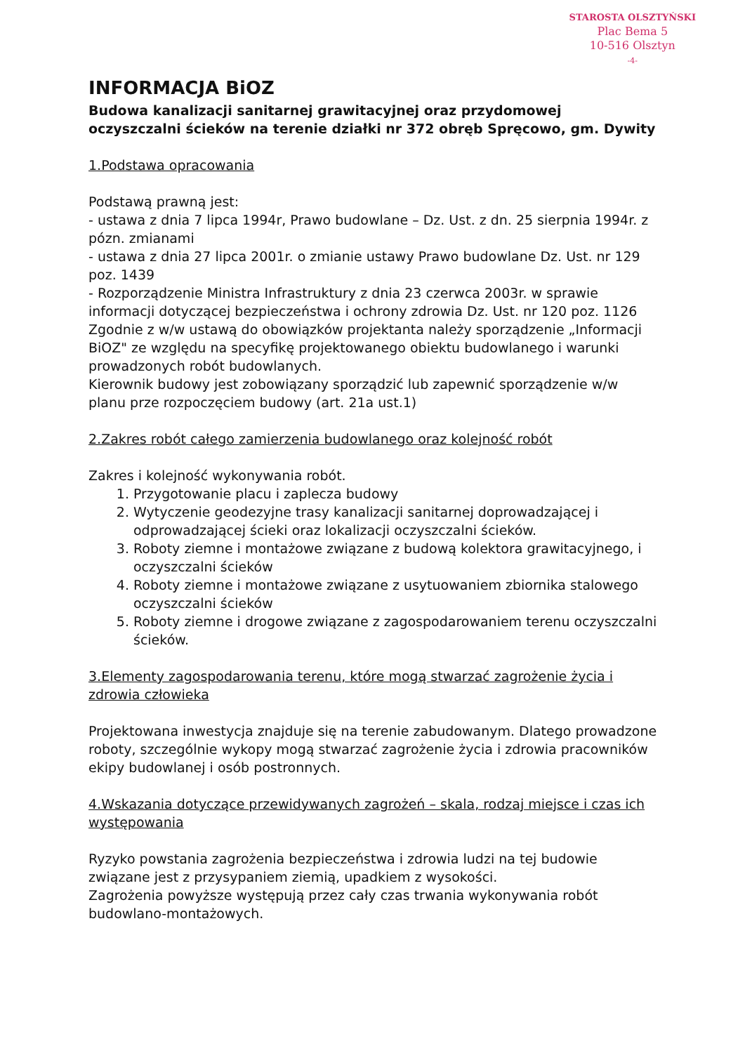STAROSTA OLSZTYŃSKI
Plac Bema 5
10-516 Olsztyn
-4-
INFORMACJA BiOZ
Budowa kanalizacji sanitarnej grawitacyjnej oraz przydomowej oczyszczalni ścieków na terenie działki nr 372 obręb Spręcowo, gm. Dywity
1.Podstawa opracowania
Podstawą prawną jest:
- ustawa z dnia 7 lipca 1994r, Prawo budowlane – Dz. Ust. z dn. 25 sierpnia 1994r. z pózn. zmianami
- ustawa z dnia 27 lipca 2001r. o zmianie ustawy Prawo budowlane Dz. Ust. nr 129 poz. 1439
- Rozporządzenie Ministra Infrastruktury z dnia 23 czerwca 2003r. w sprawie informacji dotyczącej bezpieczeństwa i ochrony zdrowia Dz. Ust. nr 120 poz. 1126
Zgodnie z w/w ustawą do obowiązków projektanta należy sporządzenie „Informacji BiOZ" ze względu na specyfikę projektowanego obiektu budowlanego i warunki prowadzonych robót budowlanych.
Kierownik budowy jest zobowiązany sporządzić lub zapewnić sporządzenie w/w planu prze rozpoczęciem budowy (art. 21a ust.1)
2.Zakres robót całego zamierzenia budowlanego oraz kolejność robót
Zakres i kolejność wykonywania robót.
1. Przygotowanie placu i zaplecza budowy
2. Wytyczenie geodezyjne trasy kanalizacji sanitarnej doprowadzającej i odprowadzającej ścieki oraz lokalizacji oczyszczalni ścieków.
3. Roboty ziemne i montażowe związane z budową kolektora grawitacyjnego, i oczyszczalni ścieków
4. Roboty ziemne i montażowe związane z usytuowaniem zbiornika stalowego oczyszczalni ścieków
5. Roboty ziemne i drogowe związane z zagospodarowaniem terenu oczyszczalni ścieków.
3.Elementy zagospodarowania terenu, które mogą stwarzać zagrożenie życia i zdrowia człowieka
Projektowana inwestycja znajduje się na terenie zabudowanym. Dlatego prowadzone roboty, szczególnie wykopy mogą stwarzać zagrożenie życia i zdrowia pracowników ekipy budowlanej i osób postronnych.
4.Wskazania dotyczące przewidywanych zagrożeń – skala, rodzaj miejsce i czas ich występowania
Ryzyko powstania zagrożenia bezpieczeństwa i zdrowia ludzi na tej budowie związane jest z przysypaniem ziemią, upadkiem z wysokości.
Zagrożenia powyższe występują przez cały czas trwania wykonywania robót budowlano-montażowych.